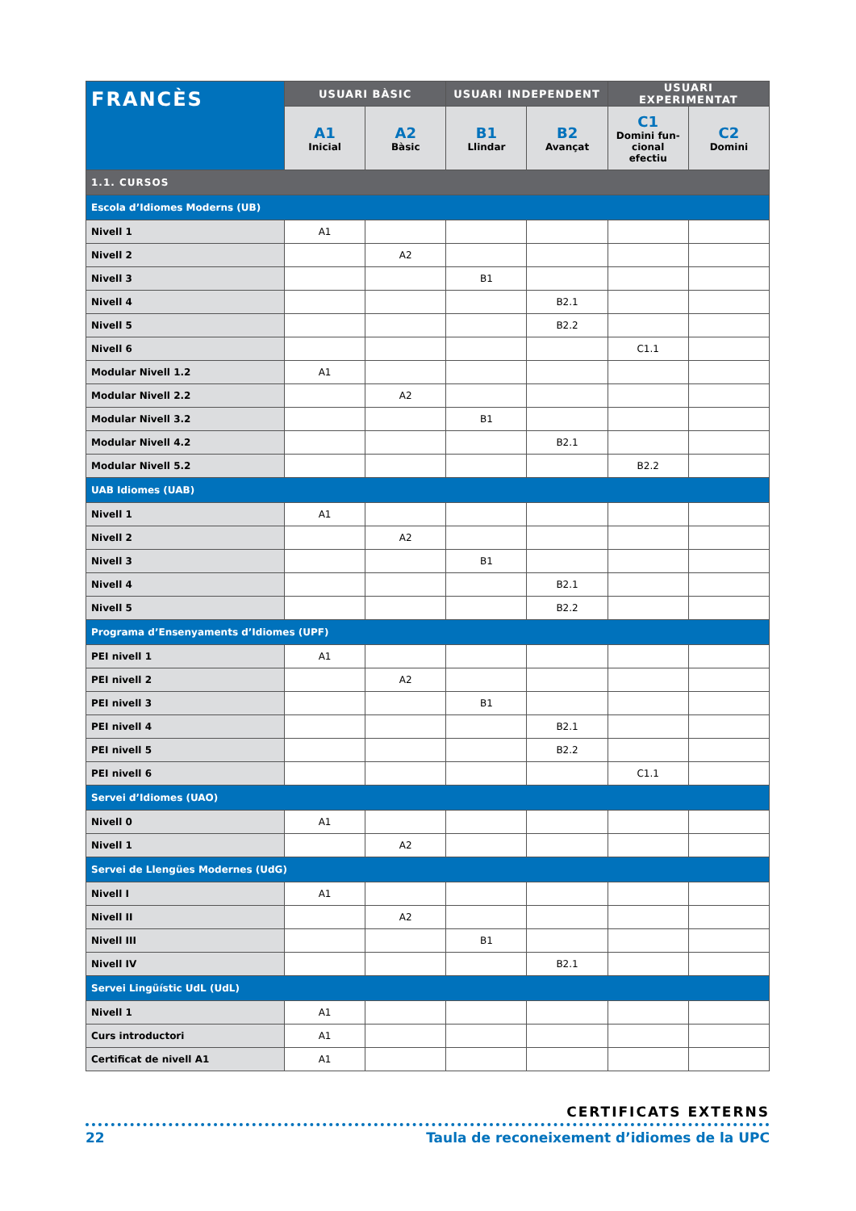| FRANCÈS | USUARI BÀSIC | | USUARI INDEPENDENT | | USUARI EXPERIMENTAT | |
| --- | --- | --- | --- | --- | --- | --- |
| | A1 Inicial | A2 Bàsic | B1 Llindar | B2 Avançat | C1 Domini fun-cional efectiu | C2 Domini |
| 1.1. CURSOS | | | | | | |
| Escola d’Idiomes Moderns (UB) | | | | | | |
| Nivell 1 | A1 | | | | | |
| Nivell 2 | | A2 | | | | |
| Nivell 3 | | | B1 | | | |
| Nivell 4 | | | | B2.1 | | |
| Nivell 5 | | | | B2.2 | | |
| Nivell 6 | | | | | C1.1 | |
| Modular Nivell 1.2 | A1 | | | | | |
| Modular Nivell 2.2 | | A2 | | | | |
| Modular Nivell 3.2 | | | B1 | | | |
| Modular Nivell 4.2 | | | | B2.1 | | |
| Modular Nivell 5.2 | | | | | B2.2 | |
| UAB Idiomes (UAB) | | | | | | |
| Nivell 1 | A1 | | | | | |
| Nivell 2 | | A2 | | | | |
| Nivell 3 | | | B1 | | | |
| Nivell 4 | | | | B2.1 | | |
| Nivell 5 | | | | B2.2 | | |
| Programa d’Ensenyaments d’Idiomes (UPF) | | | | | | |
| PEI nivell 1 | A1 | | | | | |
| PEI nivell 2 | | A2 | | | | |
| PEI nivell 3 | | | B1 | | | |
| PEI nivell 4 | | | | B2.1 | | |
| PEI nivell 5 | | | | B2.2 | | |
| PEI nivell 6 | | | | | C1.1 | |
| Servei d’Idiomes (UAO) | | | | | | |
| Nivell 0 | A1 | | | | | |
| Nivell 1 | | A2 | | | | |
| Servei de Llengües Modernes (UdG) | | | | | | |
| Nivell I | A1 | | | | | |
| Nivell II | | A2 | | | | |
| Nivell III | | | B1 | | | |
| Nivell IV | | | | B2.1 | | |
| Servei Lingüístic UdL (UdL) | | | | | | |
| Nivell 1 | A1 | | | | | |
| Curs introductori | A1 | | | | | |
| Certificat de nivell A1 | A1 | | | | | |
CERTIFICATS EXTERNS
22 Taula de reconeixement d’idiomes de la UPC